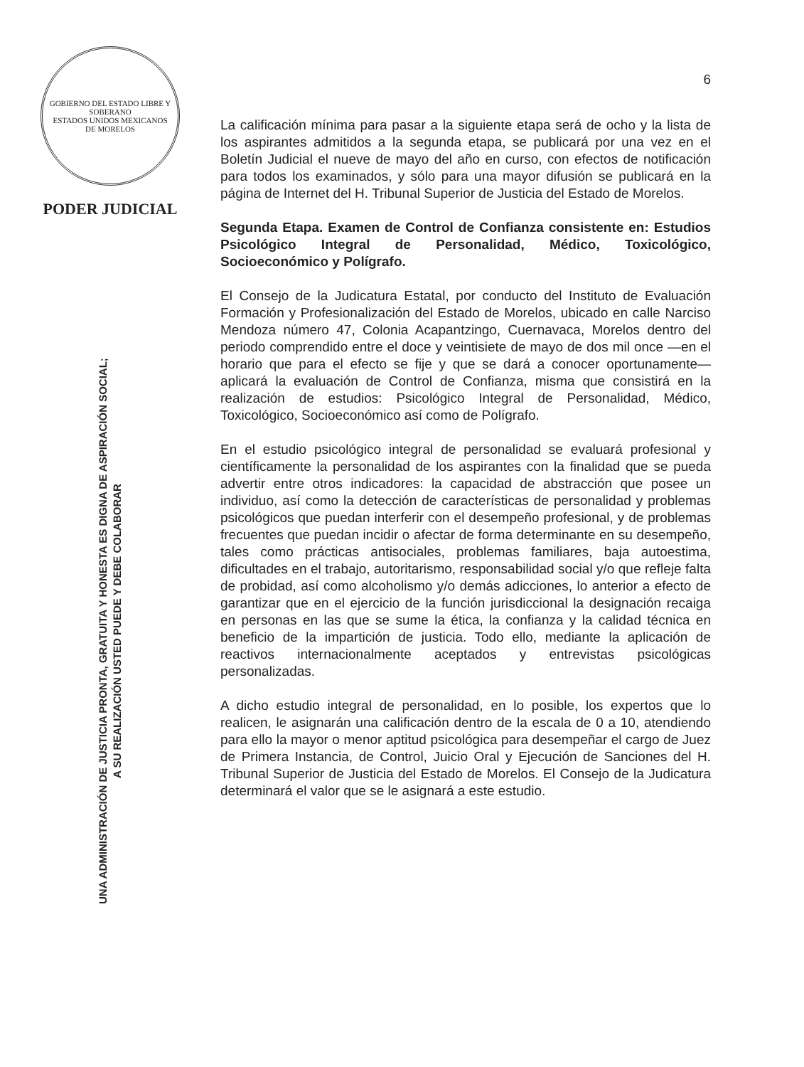GOBIERNO DEL ESTADO LIBRE Y SOBERANO
ESTADOS UNIDOS MEXICANOS
DE MORELOS
PODER JUDICIAL
UNA ADMINISTRACIÓN DE JUSTICIA PRONTA, GRATUITA Y HONESTA ES DIGNA DE ASPIRACIÓN SOCIAL;
A SU REALIZACIÓN USTED PUEDE Y DEBE COLABORAR
6
La calificación mínima para pasar a la siguiente etapa será de ocho y la lista de los aspirantes admitidos a la segunda etapa, se publicará por una vez en el Boletín Judicial el nueve de mayo del año en curso, con efectos de notificación para todos los examinados, y sólo para una mayor difusión se publicará en la página de Internet del H. Tribunal Superior de Justicia del Estado de Morelos.
Segunda Etapa. Examen de Control de Confianza consistente en: Estudios Psicológico Integral de Personalidad, Médico, Toxicológico, Socioeconómico y Polígrafo.
El Consejo de la Judicatura Estatal, por conducto del Instituto de Evaluación Formación y Profesionalización del Estado de Morelos, ubicado en calle Narciso Mendoza número 47, Colonia Acapantzingo, Cuernavaca, Morelos dentro del periodo comprendido entre el doce y veintisiete de mayo de dos mil once —en el horario que para el efecto se fije y que se dará a conocer oportunamente— aplicará la evaluación de Control de Confianza, misma que consistirá en la realización de estudios: Psicológico Integral de Personalidad, Médico, Toxicológico, Socioeconómico así como de Polígrafo.
En el estudio psicológico integral de personalidad se evaluará profesional y científicamente la personalidad de los aspirantes con la finalidad que se pueda advertir entre otros indicadores: la capacidad de abstracción que posee un individuo, así como la detección de características de personalidad y problemas psicológicos que puedan interferir con el desempeño profesional, y de problemas frecuentes que puedan incidir o afectar de forma determinante en su desempeño, tales como prácticas antisociales, problemas familiares, baja autoestima, dificultades en el trabajo, autoritarismo, responsabilidad social y/o que refleje falta de probidad, así como alcoholismo y/o demás adicciones, lo anterior a efecto de garantizar que en el ejercicio de la función jurisdiccional la designación recaiga en personas en las que se sume la ética, la confianza y la calidad técnica en beneficio de la impartición de justicia. Todo ello, mediante la aplicación de reactivos internacionalmente aceptados y entrevistas psicológicas personalizadas.
A dicho estudio integral de personalidad, en lo posible, los expertos que lo realicen, le asignarán una calificación dentro de la escala de 0 a 10, atendiendo para ello la mayor o menor aptitud psicológica para desempeñar el cargo de Juez de Primera Instancia, de Control, Juicio Oral y Ejecución de Sanciones del H. Tribunal Superior de Justicia del Estado de Morelos. El Consejo de la Judicatura determinará el valor que se le asignará a este estudio.